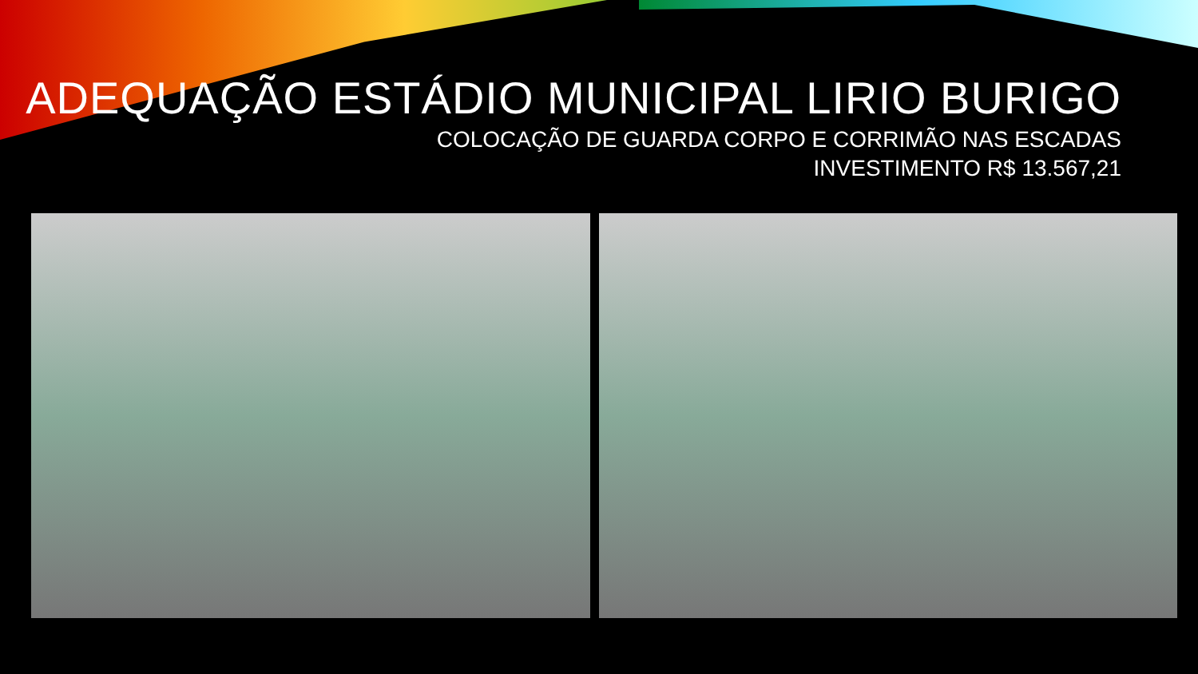ADEQUAÇÃO ESTÁDIO MUNICIPAL LIRIO BURIGO
COLOCAÇÃO DE GUARDA CORPO E CORRIMÃO NAS ESCADAS
INVESTIMENTO R$ 13.567,21